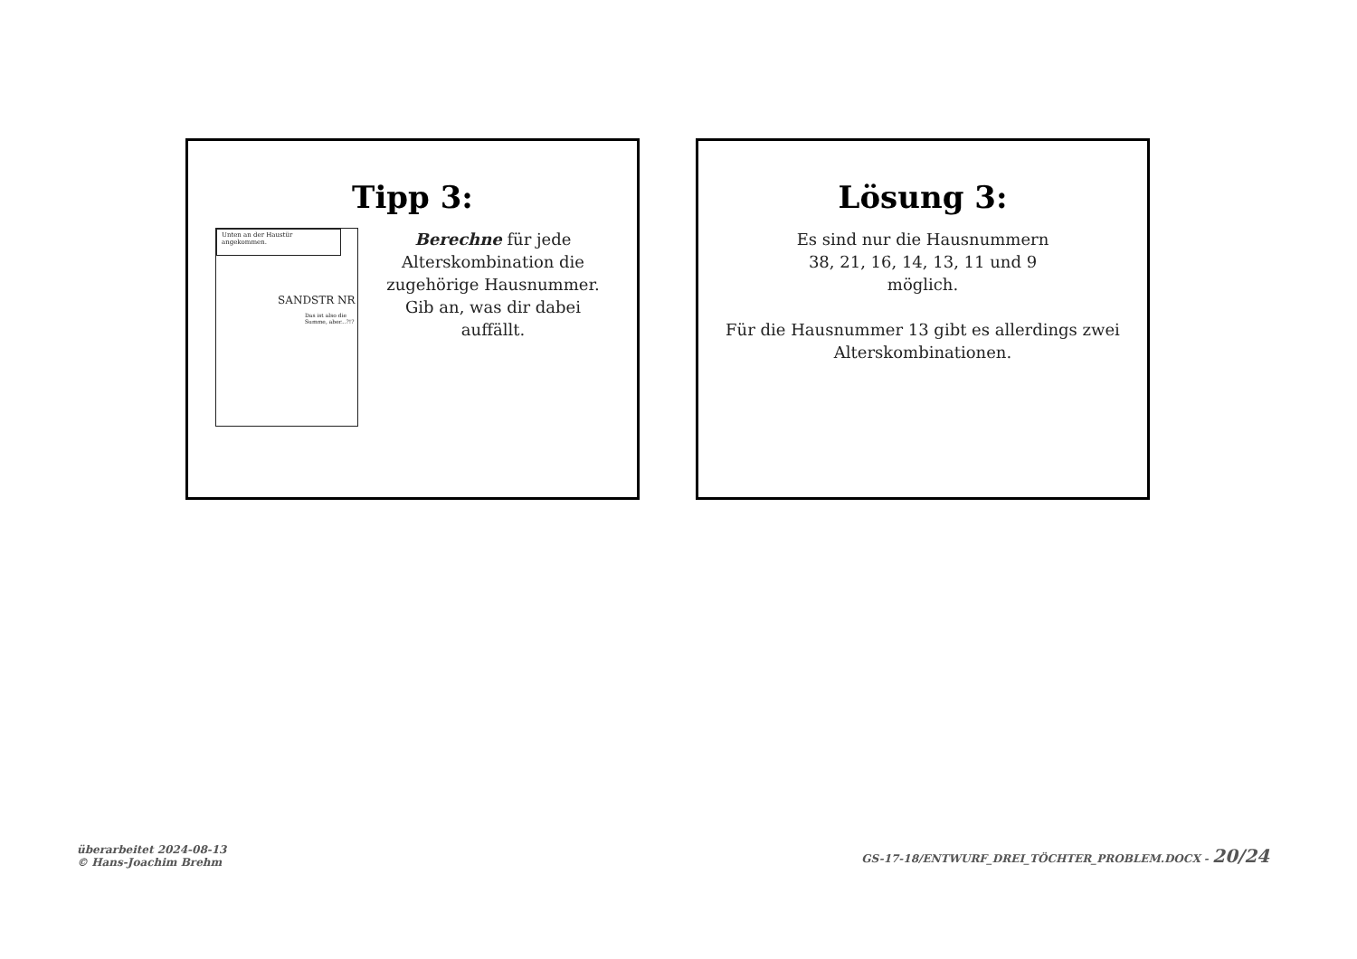Tipp 3:
Unten an der Haustür angekommen.
SANDSTR NR
Das ist also die Summe, aber...?!?
Berechne für jede Alterskombination die zugehörige Hausnummer. Gib an, was dir dabei auffällt.
Lösung 3:
Es sind nur die Hausnummern
38, 21, 16, 14, 13, 11 und 9
möglich.
Für die Hausnummer 13 gibt es allerdings zwei
Alterskombinationen.
überarbeitet 2024-08-13
© Hans-Joachim Brehm
GS-17-18/ENTWURF_DREI_TÖCHTER_PROBLEM.DOCX - 20/24